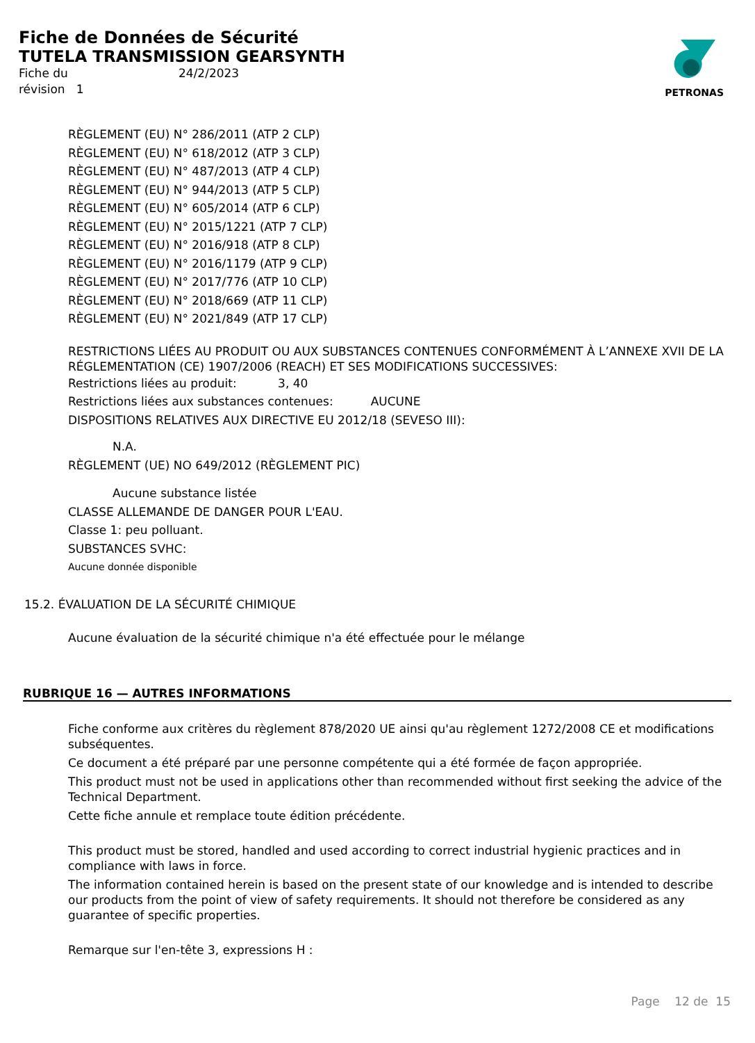Fiche de Données de Sécurité
TUTELA TRANSMISSION GEARSYNTH
Fiche du 24/2/2023
révision 1
PETRONAS
RÈGLEMENT (EU) N° 286/2011 (ATP 2 CLP)
RÈGLEMENT (EU) N° 618/2012 (ATP 3 CLP)
RÈGLEMENT (EU) N° 487/2013 (ATP 4 CLP)
RÈGLEMENT (EU) N° 944/2013 (ATP 5 CLP)
RÈGLEMENT (EU) N° 605/2014 (ATP 6 CLP)
RÈGLEMENT (EU) N° 2015/1221 (ATP 7 CLP)
RÈGLEMENT (EU) N° 2016/918 (ATP 8 CLP)
RÈGLEMENT (EU) N° 2016/1179 (ATP 9 CLP)
RÈGLEMENT (EU) N° 2017/776 (ATP 10 CLP)
RÈGLEMENT (EU) N° 2018/669 (ATP 11 CLP)
RÈGLEMENT (EU) N° 2021/849 (ATP 17 CLP)
RESTRICTIONS LIÉES AU PRODUIT OU AUX SUBSTANCES CONTENUES CONFORMÉMENT À L’ANNEXE XVII DE LA RÉGLEMENTATION (CE) 1907/2006 (REACH) ET SES MODIFICATIONS SUCCESSIVES:
Restrictions liées au produit: 3, 40
Restrictions liées aux substances contenues: AUCUNE
DISPOSITIONS RELATIVES AUX DIRECTIVE EU 2012/18 (SEVESO III):
N.A.
RÈGLEMENT (UE) NO 649/2012 (RÈGLEMENT PIC)
Aucune substance listée
CLASSE ALLEMANDE DE DANGER POUR L'EAU.
Classe 1: peu polluant.
SUBSTANCES SVHC:
Aucune donnée disponible
15.2. ÉVALUATION DE LA SÉCURITÉ CHIMIQUE
Aucune évaluation de la sécurité chimique n'a été effectuée pour le mélange
RUBRIQUE 16 — AUTRES INFORMATIONS
Fiche conforme aux critères du règlement 878/2020 UE ainsi qu'au règlement 1272/2008 CE et modifications subséquentes.
Ce document a été préparé par une personne compétente qui a été formée de façon appropriée.
This product must not be used in applications other than recommended without first seeking the advice of the Technical Department.
Cette fiche annule et remplace toute édition précédente.
This product must be stored, handled and used according to correct industrial hygienic practices and in compliance with laws in force.
The information contained herein is based on the present state of our knowledge and is intended to describe our products from the point of view of safety requirements. It should not therefore be considered as any guarantee of specific properties.
Remarque sur l'en-tête 3, expressions H :
Page 12 de 15